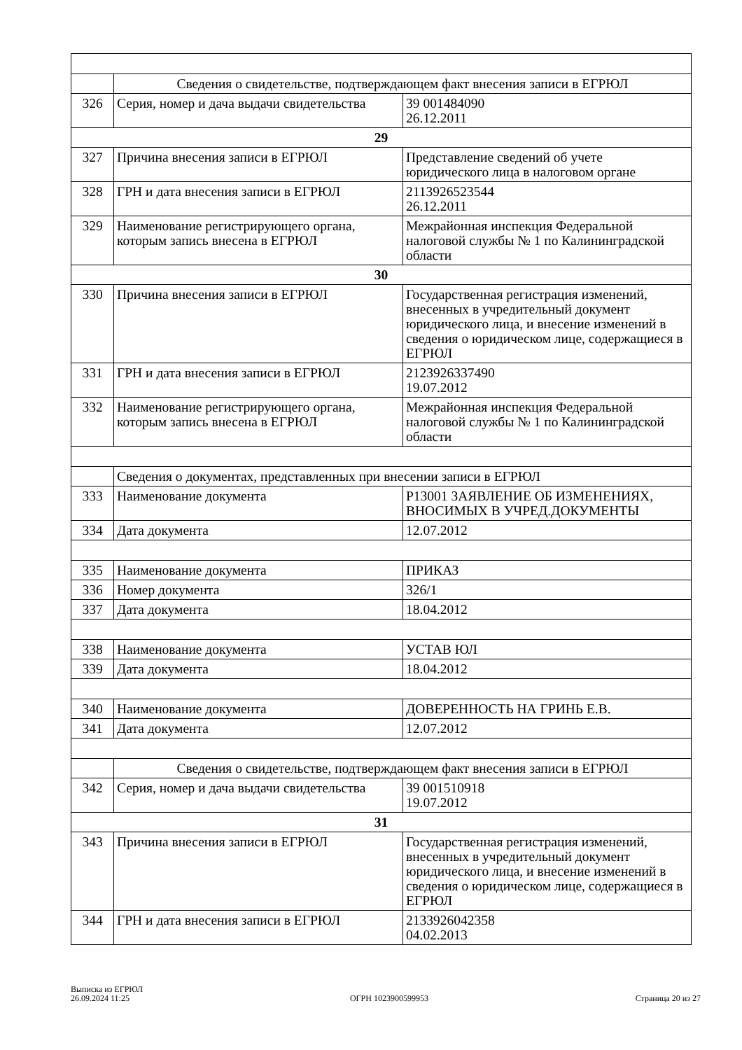| | Сведения о свидетельстве, подтверждающем факт внесения записи в ЕГРЮЛ | |
| 326 | Серия, номер и дача выдачи свидетельства | 39 001484090 26.12.2011 |
| 29 | | |
| 327 | Причина внесения записи в ЕГРЮЛ | Представление сведений об учете юридического лица в налоговом органе |
| 328 | ГРН и дата внесения записи в ЕГРЮЛ | 2113926523544 26.12.2011 |
| 329 | Наименование регистрирующего органа, которым запись внесена в ЕГРЮЛ | Межрайонная инспекция Федеральной налоговой службы № 1 по Калининградской области |
| 30 | | |
| 330 | Причина внесения записи в ЕГРЮЛ | Государственная регистрация изменений, внесенных в учредительный документ юридического лица, и внесение изменений в сведения о юридическом лице, содержащиеся в ЕГРЮЛ |
| 331 | ГРН и дата внесения записи в ЕГРЮЛ | 2123926337490 19.07.2012 |
| 332 | Наименование регистрирующего органа, которым запись внесена в ЕГРЮЛ | Межрайонная инспекция Федеральной налоговой службы № 1 по Калининградской области |
| | Сведения о документах, представленных при внесении записи в ЕГРЮЛ | |
| 333 | Наименование документа | Р13001 ЗАЯВЛЕНИЕ ОБ ИЗМЕНЕНИЯХ, ВНОСИМЫХ В УЧРЕД.ДОКУМЕНТЫ |
| 334 | Дата документа | 12.07.2012 |
| 335 | Наименование документа | ПРИКАЗ |
| 336 | Номер документа | 326/1 |
| 337 | Дата документа | 18.04.2012 |
| 338 | Наименование документа | УСТАВ ЮЛ |
| 339 | Дата документа | 18.04.2012 |
| 340 | Наименование документа | ДОВЕРЕННОСТЬ НА ГРИНЬ Е.В. |
| 341 | Дата документа | 12.07.2012 |
| | Сведения о свидетельстве, подтверждающем факт внесения записи в ЕГРЮЛ | |
| 342 | Серия, номер и дача выдачи свидетельства | 39 001510918 19.07.2012 |
| 31 | | |
| 343 | Причина внесения записи в ЕГРЮЛ | Государственная регистрация изменений, внесенных в учредительный документ юридического лица, и внесение изменений в сведения о юридическом лице, содержащиеся в ЕГРЮЛ |
| 344 | ГРН и дата внесения записи в ЕГРЮЛ | 2133926042358 04.02.2013 |
Выписка из ЕГРЮЛ
26.09.2024 11:25
ОГРН 1023900599953 Страница 20 из 27